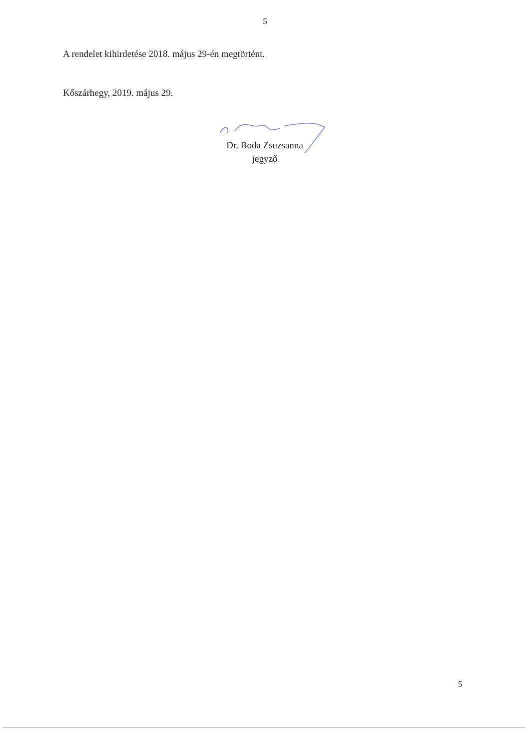5
A rendelet kihirdetése 2018. május 29-én megtörtént.
Kőszárhegy, 2019. május 29.
Dr. Boda Zsuzsanna
jegyző
5